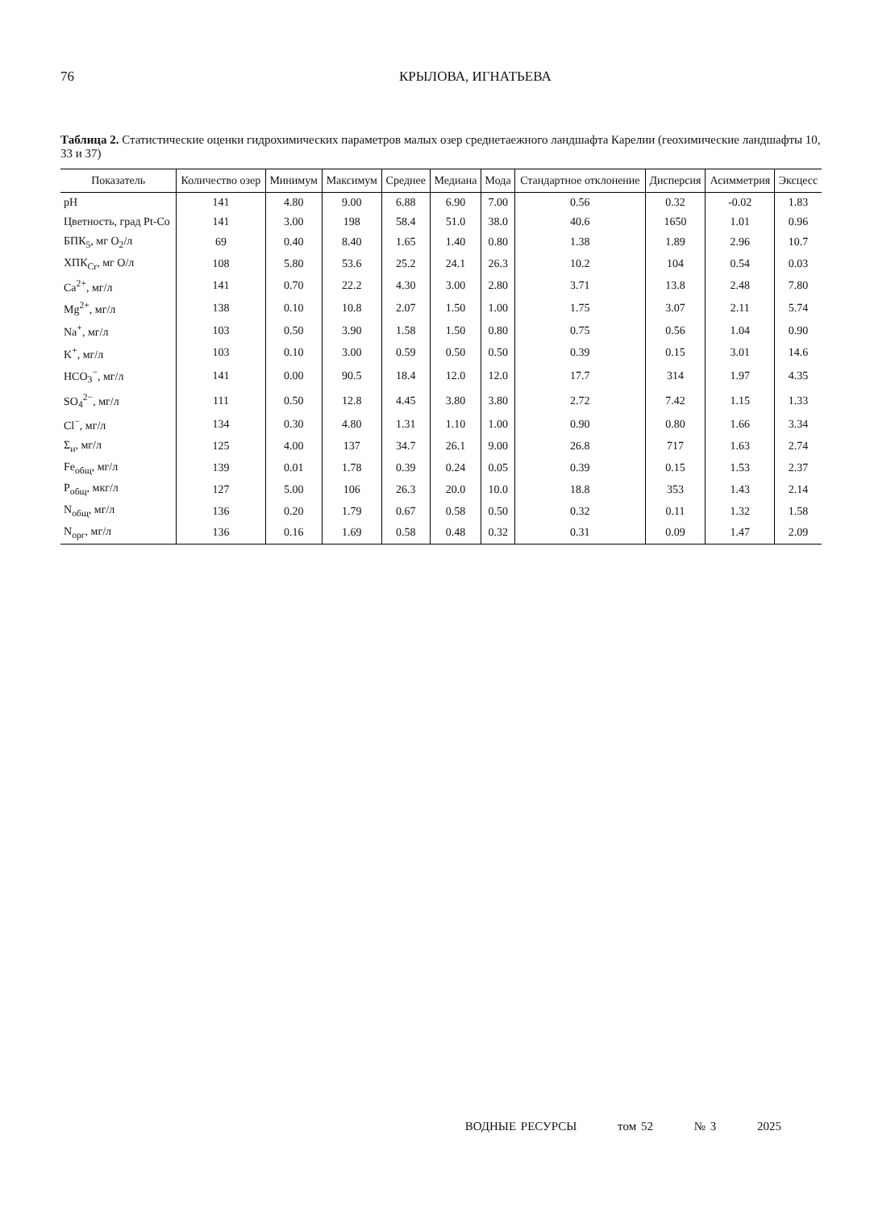76 КРЫЛОВА, ИГНАТЬЕВА
Таблица 2. Статистические оценки гидрохимических параметров малых озер среднетаежного ландшафта Карелии (геохимические ландшафты 10, 33 и 37)
| Показатель | Количество озер | Минимум | Максимум | Среднее | Медиана | Мода | Стандартное отклонение | Дисперсия | Асимметрия | Эксцесс |
| --- | --- | --- | --- | --- | --- | --- | --- | --- | --- | --- |
| pH | 141 | 4.80 | 9.00 | 6.88 | 6.90 | 7.00 | 0.56 | 0.32 | -0.02 | 1.83 |
| Цветность, град Pt-Co | 141 | 3.00 | 198 | 58.4 | 51.0 | 38.0 | 40.6 | 1650 | 1.01 | 0.96 |
| БПК<sub>5</sub>, мг O<sub>2</sub>/л | 69 | 0.40 | 8.40 | 1.65 | 1.40 | 0.80 | 1.38 | 1.89 | 2.96 | 10.7 |
| ХПК<sub>Cr</sub>, мг O/л | 108 | 5.80 | 53.6 | 25.2 | 24.1 | 26.3 | 10.2 | 104 | 0.54 | 0.03 |
| Ca<sup>2+</sup>, мг/л | 141 | 0.70 | 22.2 | 4.30 | 3.00 | 2.80 | 3.71 | 13.8 | 2.48 | 7.80 |
| Mg<sup>2+</sup>, мг/л | 138 | 0.10 | 10.8 | 2.07 | 1.50 | 1.00 | 1.75 | 3.07 | 2.11 | 5.74 |
| Na<sup>+</sup>, мг/л | 103 | 0.50 | 3.90 | 1.58 | 1.50 | 0.80 | 0.75 | 0.56 | 1.04 | 0.90 |
| K<sup>+</sup>, мг/л | 103 | 0.10 | 3.00 | 0.59 | 0.50 | 0.50 | 0.39 | 0.15 | 3.01 | 14.6 |
| HCO<sub>3</sub><sup>−</sup>, мг/л | 141 | 0.00 | 90.5 | 18.4 | 12.0 | 12.0 | 17.7 | 314 | 1.97 | 4.35 |
| SO<sub>4</sub><sup>2−</sup>, мг/л | 111 | 0.50 | 12.8 | 4.45 | 3.80 | 3.80 | 2.72 | 7.42 | 1.15 | 1.33 |
| Cl<sup>−</sup>, мг/л | 134 | 0.30 | 4.80 | 1.31 | 1.10 | 1.00 | 0.90 | 0.80 | 1.66 | 3.34 |
| Σ<sub>и</sub>, мг/л | 125 | 4.00 | 137 | 34.7 | 26.1 | 9.00 | 26.8 | 717 | 1.63 | 2.74 |
| Fe<sub>общ</sub>, мг/л | 139 | 0.01 | 1.78 | 0.39 | 0.24 | 0.05 | 0.39 | 0.15 | 1.53 | 2.37 |
| P<sub>общ</sub>, мкг/л | 127 | 5.00 | 106 | 26.3 | 20.0 | 10.0 | 18.8 | 353 | 1.43 | 2.14 |
| N<sub>общ</sub>, мг/л | 136 | 0.20 | 1.79 | 0.67 | 0.58 | 0.50 | 0.32 | 0.11 | 1.32 | 1.58 |
| N<sub>орг</sub>, мг/л | 136 | 0.16 | 1.69 | 0.58 | 0.48 | 0.32 | 0.31 | 0.09 | 1.47 | 2.09 |
ВОДНЫЕ РЕСУРСЫ том 52 № 3 2025